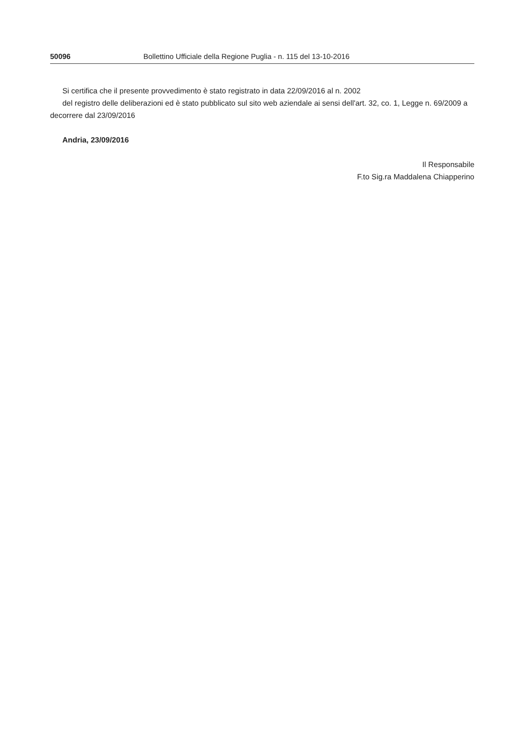50096 Bollettino Ufficiale della Regione Puglia - n. 115 del 13-10-2016
Si certifica che il presente provvedimento è stato registrato in data 22/09/2016 al n. 2002
del registro delle deliberazioni ed è stato pubblicato sul sito web aziendale ai sensi dell'art. 32, co. 1, Legge n. 69/2009 a decorrere dal 23/09/2016
Andria, 23/09/2016
Il Responsabile
F.to Sig.ra Maddalena Chiapperino